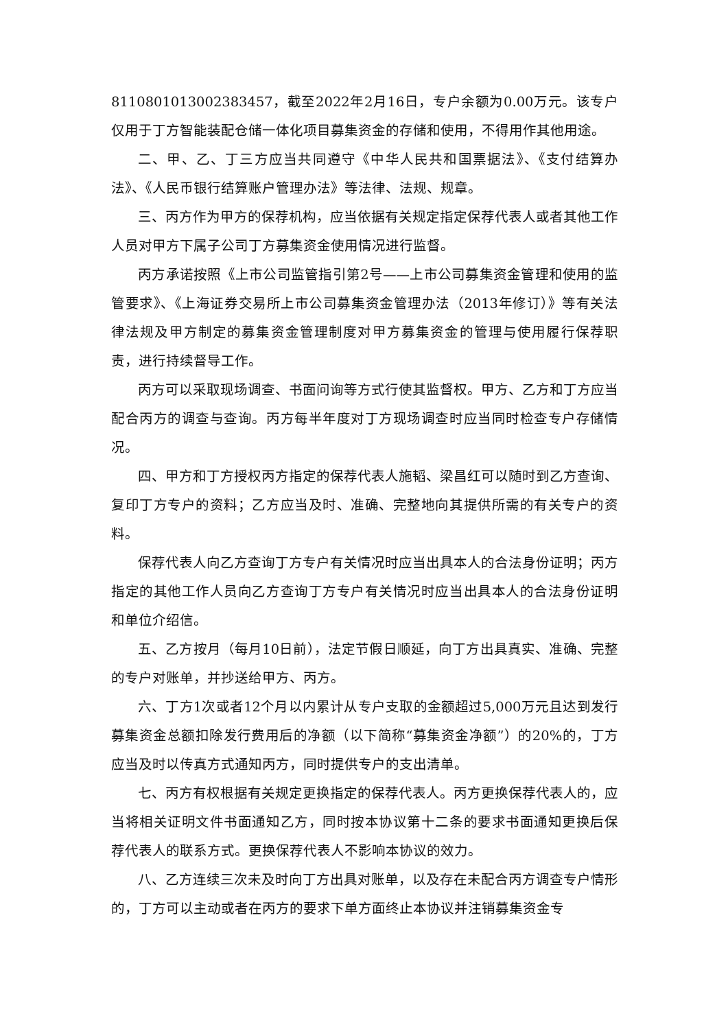8110801013002383457，截至2022年2月16日，专户余额为0.00万元。该专户仅用于丁方智能装配仓储一体化项目募集资金的存储和使用，不得用作其他用途。
二、甲、乙、丁三方应当共同遵守《中华人民共和国票据法》、《支付结算办法》、《人民币银行结算账户管理办法》等法律、法规、规章。
三、丙方作为甲方的保荐机构，应当依据有关规定指定保荐代表人或者其他工作人员对甲方下属子公司丁方募集资金使用情况进行监督。
丙方承诺按照《上市公司监管指引第2号——上市公司募集资金管理和使用的监管要求》、《上海证券交易所上市公司募集资金管理办法（2013年修订）》等有关法律法规及甲方制定的募集资金管理制度对甲方募集资金的管理与使用履行保荐职责，进行持续督导工作。
丙方可以采取现场调查、书面问询等方式行使其监督权。甲方、乙方和丁方应当配合丙方的调查与查询。丙方每半年度对丁方现场调查时应当同时检查专户存储情况。
四、甲方和丁方授权丙方指定的保荐代表人施韬、梁昌红可以随时到乙方查询、复印丁方专户的资料；乙方应当及时、准确、完整地向其提供所需的有关专户的资料。
保荐代表人向乙方查询丁方专户有关情况时应当出具本人的合法身份证明；丙方指定的其他工作人员向乙方查询丁方专户有关情况时应当出具本人的合法身份证明和单位介绍信。
五、乙方按月（每月10日前），法定节假日顺延，向丁方出具真实、准确、完整的专户对账单，并抄送给甲方、丙方。
六、丁方1次或者12个月以内累计从专户支取的金额超过5,000万元且达到发行募集资金总额扣除发行费用后的净额（以下简称“募集资金净额”）的20%的，丁方应当及时以传真方式通知丙方，同时提供专户的支出清单。
七、丙方有权根据有关规定更换指定的保荐代表人。丙方更换保荐代表人的，应当将相关证明文件书面通知乙方，同时按本协议第十二条的要求书面通知更换后保荐代表人的联系方式。更换保荐代表人不影响本协议的效力。
八、乙方连续三次未及时向丁方出具对账单，以及存在未配合丙方调查专户情形的，丁方可以主动或者在丙方的要求下单方面终止本协议并注销募集资金专